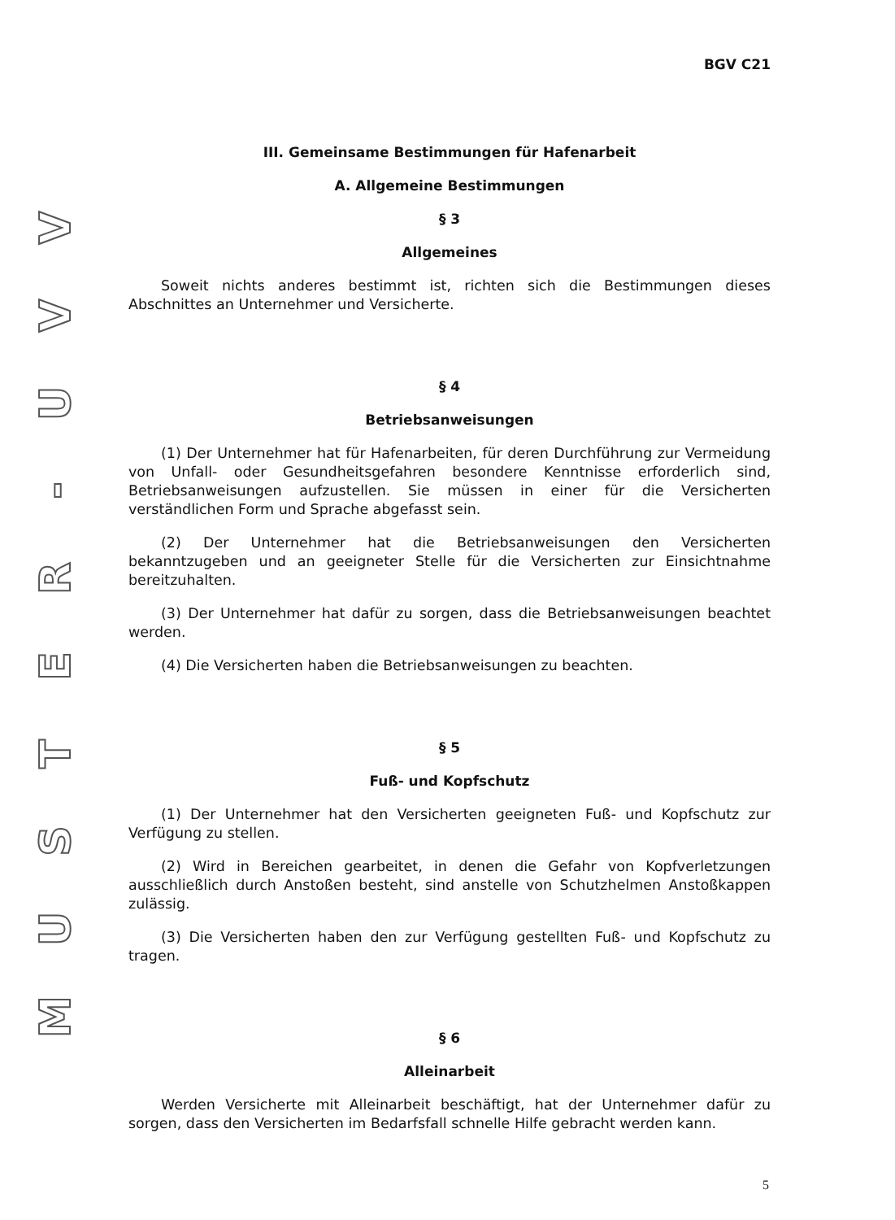VVU
-
RETSUM
BGV C21
III. Gemeinsame Bestimmungen für Hafenarbeit
A. Allgemeine Bestimmungen
§ 3
Allgemeines
Soweit nichts anderes bestimmt ist, richten sich die Bestimmungen dieses Abschnittes an Unternehmer und Versicherte.
§ 4
Betriebsanweisungen
(1) Der Unternehmer hat für Hafenarbeiten, für deren Durchführung zur Vermeidung von Unfall- oder Gesundheitsgefahren besondere Kenntnisse erforderlich sind, Betriebsanweisungen aufzustellen. Sie müssen in einer für die Versicherten verständlichen Form und Sprache abgefasst sein.
(2) Der Unternehmer hat die Betriebsanweisungen den Versicherten bekanntzugeben und an geeigneter Stelle für die Versicherten zur Einsichtnahme bereitzuhalten.
(3) Der Unternehmer hat dafür zu sorgen, dass die Betriebsanweisungen beachtet werden.
(4) Die Versicherten haben die Betriebsanweisungen zu beachten.
§ 5
Fuß- und Kopfschutz
(1) Der Unternehmer hat den Versicherten geeigneten Fuß- und Kopfschutz zur Verfügung zu stellen.
(2) Wird in Bereichen gearbeitet, in denen die Gefahr von Kopfverletzungen ausschließlich durch Anstoßen besteht, sind anstelle von Schutzhelmen Anstoßkappen zulässig.
(3) Die Versicherten haben den zur Verfügung gestellten Fuß- und Kopfschutz zu tragen.
§ 6
Alleinarbeit
Werden Versicherte mit Alleinarbeit beschäftigt, hat der Unternehmer dafür zu sorgen, dass den Versicherten im Bedarfsfall schnelle Hilfe gebracht werden kann.
5